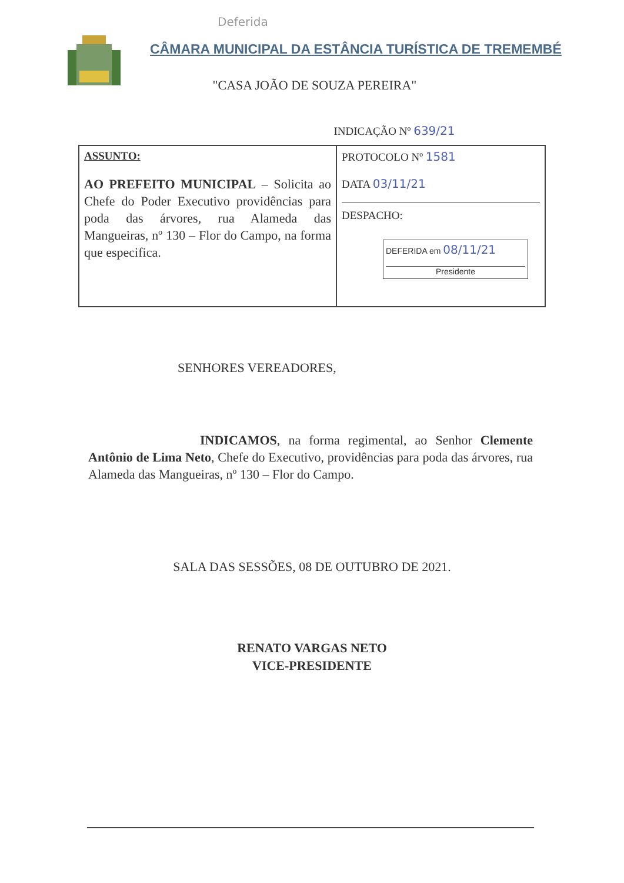Deferida
CÂMARA MUNICIPAL DA ESTÂNCIA TURÍSTICA DE TREMEMBÉ
"CASA JOÃO DE SOUZA PEREIRA"
INDICAÇÃO Nº 639/21
| ASSUNTO: AO PREFEITO MUNICIPAL – Solicita ao Chefe do Poder Executivo providências para poda das árvores, rua Alameda das Mangueiras, nº 130 – Flor do Campo, na forma que especifica. | PROTOCOLO Nº 1581 DATA 03/11/21 DESPACHO: DEFERIDA em 08/11/21 Presidente |
SENHORES VEREADORES,
INDICAMOS, na forma regimental, ao Senhor Clemente Antônio de Lima Neto, Chefe do Executivo, providências para poda das árvores, rua Alameda das Mangueiras, nº 130 – Flor do Campo.
SALA DAS SESSÕES, 08 DE OUTUBRO DE 2021.
RENATO VARGAS NETO
VICE-PRESIDENTE